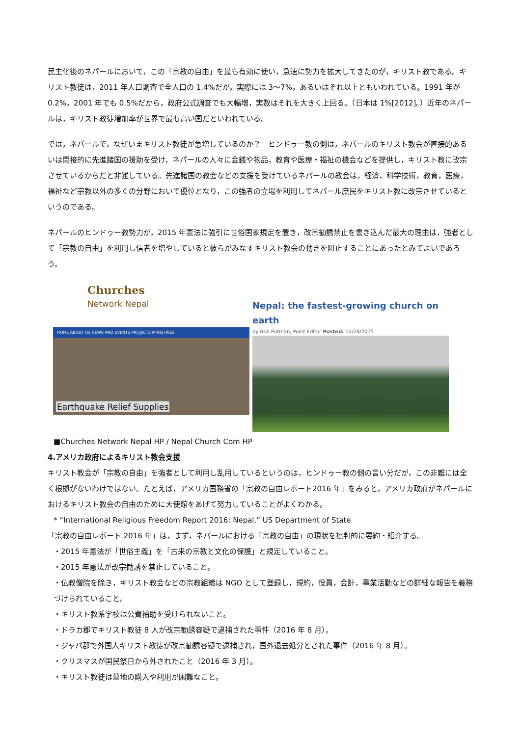民主化後のネパールにおいて，この「宗教の自由」を最も有効に使い，急速に勢力を拡大してきたのが，キリスト教である。キリスト教徒は，2011 年人口調査で全人口の 1.4%だが，実際には 3～7%，あるいはそれ以上ともいわれている。1991 年が 0.2%，2001 年でも 0.5%だから，政府公式調査でも大幅増，実数はそれを大きく上回る。（日本は 1%[2012]。）近年のネパールは，キリスト教徒増加率が世界で最も高い国だといわれている。
では，ネパールで，なぜいまキリスト教徒が急増しているのか？　ヒンドゥー教の側は，ネパールのキリスト教会が直接的あるいは間接的に先進諸国の援助を受け，ネパールの人々に金銭や物品，教育や医療・福祉の機会などを提供し，キリスト教に改宗させているからだと非難している。先進諸国の教会などの支援を受けているネパールの教会は，経済，科学技術，教育，医療，福祉など宗教以外の多くの分野において優位となり，この強者の立場を利用してネパール庶民をキリスト教に改宗させているというのである。
ネパールのヒンドゥー教勢力が，2015 年憲法に強引に世俗国家規定を置き，改宗勧誘禁止を書き込んだ最大の理由は，強者として「宗教の自由」を利用し信者を増やしていると彼らがみなすキリスト教会の動きを阻止することにあったとみてよいであろう。
Churches
Network Nepal
HOME ABOUT US NEWS AND EVENTS PROJECTS MINISTRIES
Earthquake Relief Supplies
Nepal: the fastest-growing church on earth
by Bob Putman, Point Editor Posted: 12/28/2015
■Churches Network Nepal HP / Nepal Church Com HP
4.アメリカ政府によるキリスト教会支援
キリスト教会が「宗教の自由」を強者として利用し乱用しているというのは，ヒンドゥー教の側の言い分だが，この非難には全く根拠がないわけではない。たとえば，アメリカ国務省の「宗教の自由レポート2016 年」をみると，アメリカ政府がネパールにおけるキリスト教会の自由のために大使館をあげて努力していることがよくわかる。
* “International Religious Freedom Report 2016: Nepal,” US Department of State
「宗教の自由レポート 2016 年」は，まず，ネパールにおける「宗教の自由」の現状を批判的に要約・紹介する。
・2015 年憲法が「世俗主義」を「古来の宗教と文化の保護」と規定していること。
・2015 年憲法が改宗勧誘を禁止していること。
・仏教僧院を除き，キリスト教会などの宗教組織は NGO として登録し，規約，役員，会計，事業活動などの詳細な報告を義務づけられていること。
・キリスト教系学校は公費補助を受けられないこと。
・ドラカ郡でキリスト教徒 8 人が改宗勧誘容疑で逮捕された事件（2016 年 8 月）。
・ジャパ郡で外国人キリスト教徒が改宗勧誘容疑で逮捕され，国外退去処分とされた事件（2016 年 8 月）。
・クリスマスが国民祭日から外されたこと（2016 年 3 月）。
・キリスト教徒は墓地の購入や利用が困難なこと。